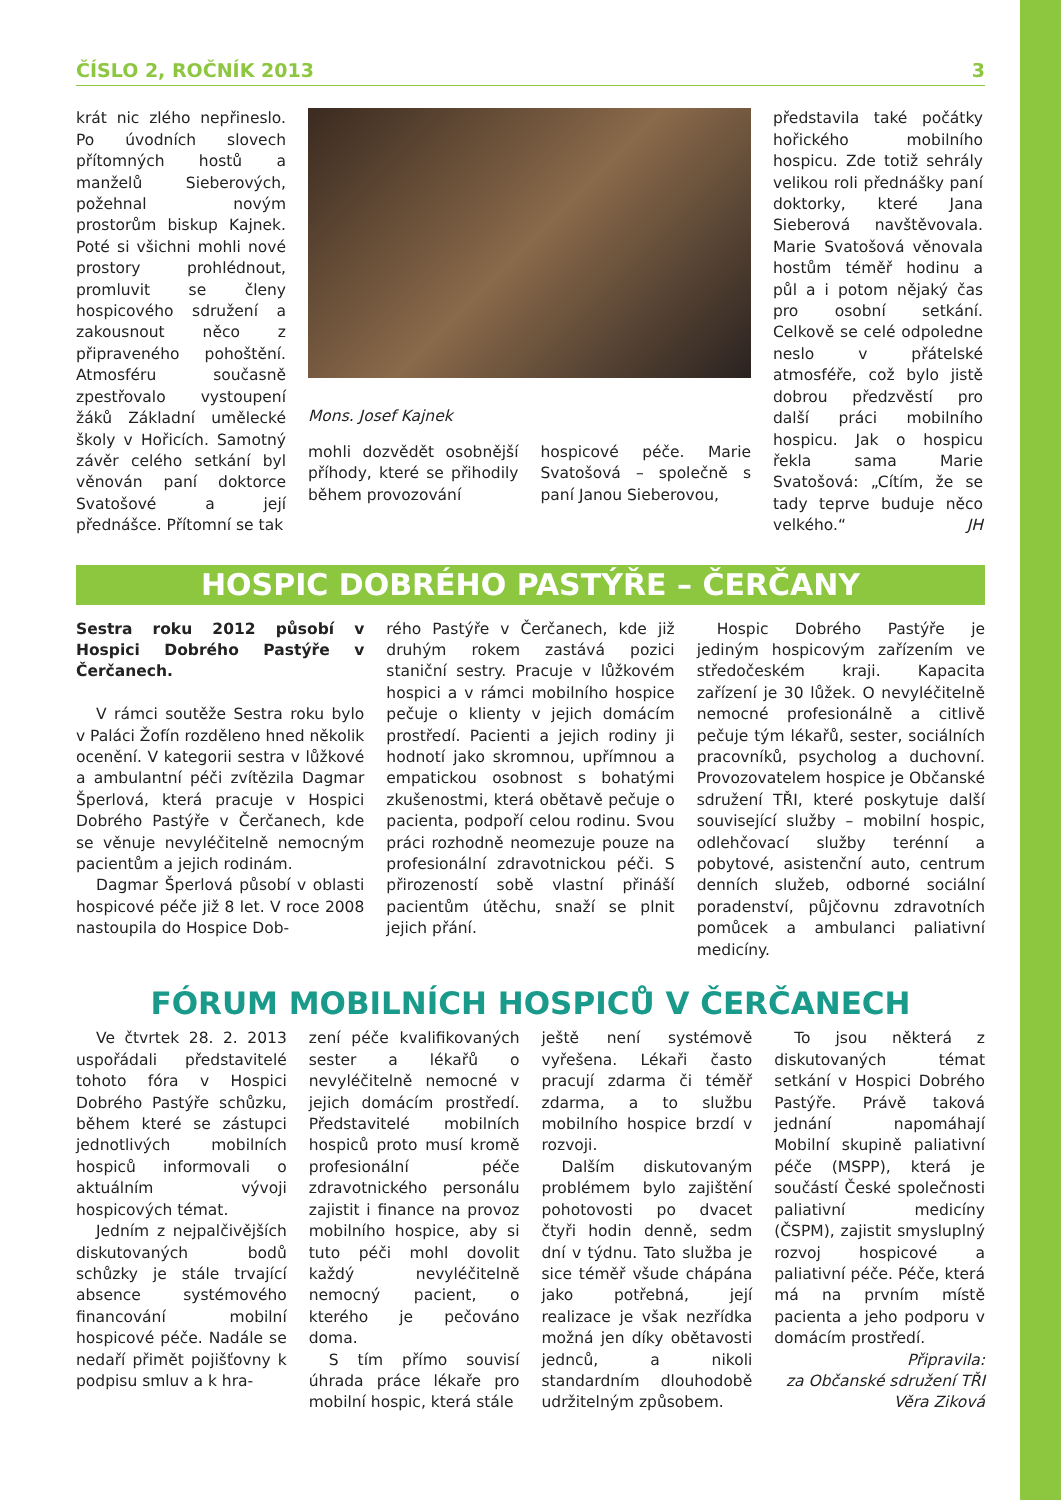ČÍSLO 2, ROČNÍK 2013 3
krát nic zlého nepřineslo. Po úvodních slovech přítomných hostů a manželů Sieberových, požehnal novým prostorům biskup Kajnek. Poté si všichni mohli nové prostory prohlédnout, promluvit se členy hospicového sdružení a zakousnout něco z připraveného pohoštění. Atmosféru současně zpestřovalo vystoupení žáků Základní umělecké školy v Hořicích. Samotný závěr celého setkání byl věnován paní doktorce Svatošové a její přednášce. Přítomní se tak
Mons. Josef Kajnek
mohli dozvědět osobnější příhody, které se přihodily během provozování
hospicové péče. Marie Svatošová – společně s paní Janou Sieberovou,
představila také počátky hořického mobilního hospicu. Zde totiž sehrály velikou roli přednášky paní doktorky, které Jana Sieberová navštěvovala. Marie Svatošová věnovala hostům téměř hodinu a půl a i potom nějaký čas pro osobní setkání. Celkově se celé odpoledne neslo v přátelské atmosféře, což bylo jistě dobrou předzvěstí pro další práci mobilního hospicu. Jak o hospicu řekla sama Marie Svatošová: „Cítím, že se tady teprve buduje něco velkého.“ JH
HOSPIC DOBRÉHO PASTÝŘE – ČERČANY
Sestra roku 2012 působí v Hospici Dobrého Pastýře v Čerčanech.
V rámci soutěže Sestra roku bylo v Paláci Žofín rozděleno hned několik ocenění. V kategorii sestra v lůžkové a ambulantní péči zvítězila Dagmar Šperlová, která pracuje v Hospici Dobrého Pastýře v Čerčanech, kde se věnuje nevyléčitelně nemocným pacientům a jejich rodinám.
Dagmar Šperlová působí v oblasti hospicové péče již 8 let. V roce 2008 nastoupila do Hospice Dob-
rého Pastýře v Čerčanech, kde již druhým rokem zastává pozici staniční sestry. Pracuje v lůžkovém hospici a v rámci mobilního hospice pečuje o klienty v jejich domácím prostředí. Pacienti a jejich rodiny ji hodnotí jako skromnou, upřímnou a empatickou osobnost s bohatými zkušenostmi, která obětavě pečuje o pacienta, podpoří celou rodinu. Svou práci rozhodně neomezuje pouze na profesionální zdravotnickou péči. S přirozeností sobě vlastní přináší pacientům útěchu, snaží se plnit jejich přání.
Hospic Dobrého Pastýře je jediným hospicovým zařízením ve středočeském kraji. Kapacita zařízení je 30 lůžek. O nevyléčitelně nemocné profesionálně a citlivě pečuje tým lékařů, sester, sociálních pracovníků, psycholog a duchovní. Provozovatelem hospice je Občanské sdružení TŘI, které poskytuje další související služby – mobilní hospic, odlehčovací služby terénní a pobytové, asistenční auto, centrum denních služeb, odborné sociální poradenství, půjčovnu zdravotních pomůcek a ambulanci paliativní medicíny.
FÓRUM MOBILNÍCH HOSPICŮ V ČERČANECH
Ve čtvrtek 28. 2. 2013 uspořádali představitelé tohoto fóra v Hospici Dobrého Pastýře schůzku, během které se zástupci jednotlivých mobilních hospiců informovali o aktuálním vývoji hospicových témat.
Jedním z nejpalčivějších diskutovaných bodů schůzky je stále trvající absence systémového financování mobilní hospicové péče. Nadále se nedaří přimět pojišťovny k podpisu smluv a k hra-
zení péče kvalifikovaných sester a lékařů o nevyléčitelně nemocné v jejich domácím prostředí. Představitelé mobilních hospiců proto musí kromě profesionální péče zdravotnického personálu zajistit i finance na provoz mobilního hospice, aby si tuto péči mohl dovolit každý nevyléčitelně nemocný pacient, o kterého je pečováno doma.
S tím přímo souvisí úhrada práce lékaře pro mobilní hospic, která stále
ještě není systémově vyřešena. Lékaři často pracují zdarma či téměř zdarma, a to službu mobilního hospice brzdí v rozvoji.
Dalším diskutovaným problémem bylo zajištění pohotovosti po dvacet čtyři hodin denně, sedm dní v týdnu. Tato služba je sice téměř všude chápána jako potřebná, její realizace je však nezřídka možná jen díky obětavosti jednců, a nikoli standardním dlouhodobě udržitelným způsobem.
To jsou některá z diskutovaných témat setkání v Hospici Dobrého Pastýře. Právě taková jednání napomáhají Mobilní skupině paliativní péče (MSPP), která je součástí České společnosti paliativní medicíny (ČSPM), zajistit smysluplný rozvoj hospicové a paliativní péče. Péče, která má na prvním místě pacienta a jeho podporu v domácím prostředí.
Připravila:
za Občanské sdružení TŘI
Věra Ziková